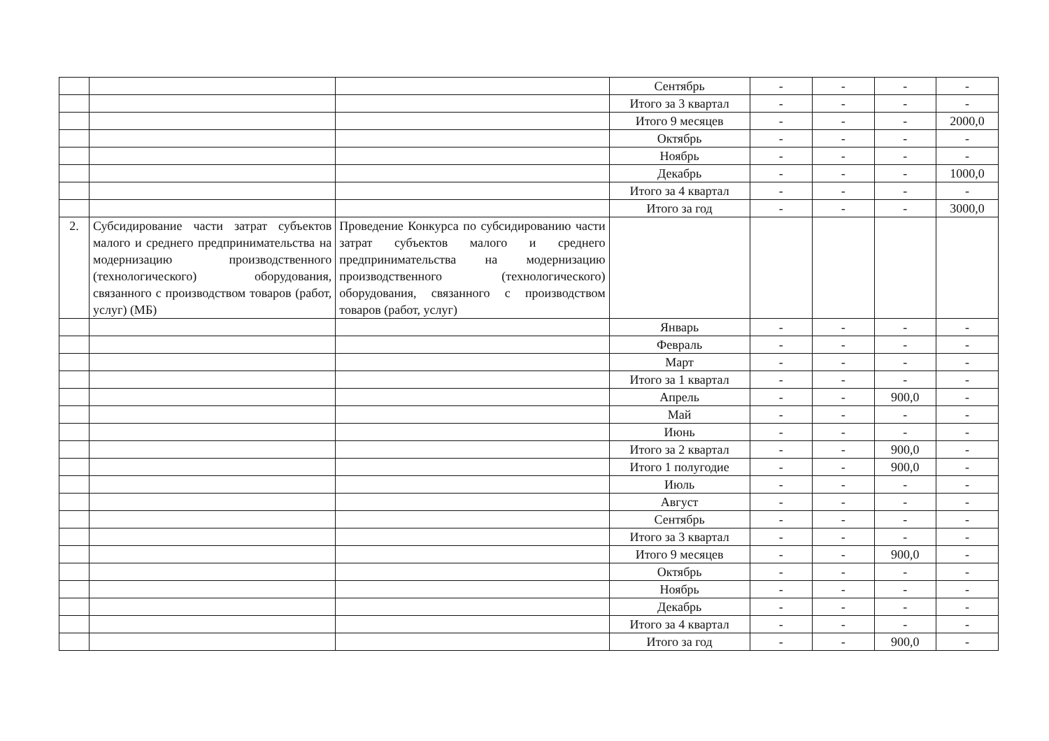| | | | Сентябрь | - | - | - | - |
| | | | Итого за 3 квартал | - | - | - | - |
| | | | Итого 9 месяцев | - | - | - | 2000,0 |
| | | | Октябрь | - | - | - | - |
| | | | Ноябрь | - | - | - | - |
| | | | Декабрь | - | - | - | 1000,0 |
| | | | Итого за 4 квартал | - | - | - | - |
| | | | Итого за год | - | - | - | 3000,0 |
| 2. | Субсидирование части затрат субъектов малого и среднего предпринимательства на модернизацию производственного (технологического) оборудования, связанного с производством товаров (работ, услуг) (МБ) | Проведение Конкурса по субсидированию части затрат субъектов малого и среднего предпринимательства на модернизацию производственного (технологического) оборудования, связанного с производством товаров (работ, услуг) | | | | | |
| | | | Январь | - | - | - | - |
| | | | Февраль | - | - | - | - |
| | | | Март | - | - | - | - |
| | | | Итого за 1 квартал | - | - | - | - |
| | | | Апрель | - | - | 900,0 | - |
| | | | Май | - | - | - | - |
| | | | Июнь | - | - | - | - |
| | | | Итого за 2 квартал | - | - | 900,0 | - |
| | | | Итого 1 полугодие | - | - | 900,0 | - |
| | | | Июль | - | - | - | - |
| | | | Август | - | - | - | - |
| | | | Сентябрь | - | - | - | - |
| | | | Итого за 3 квартал | - | - | - | - |
| | | | Итого 9 месяцев | - | - | 900,0 | - |
| | | | Октябрь | - | - | - | - |
| | | | Ноябрь | - | - | - | - |
| | | | Декабрь | - | - | - | - |
| | | | Итого за 4 квартал | - | - | - | - |
| | | | Итого за год | - | - | 900,0 | - |